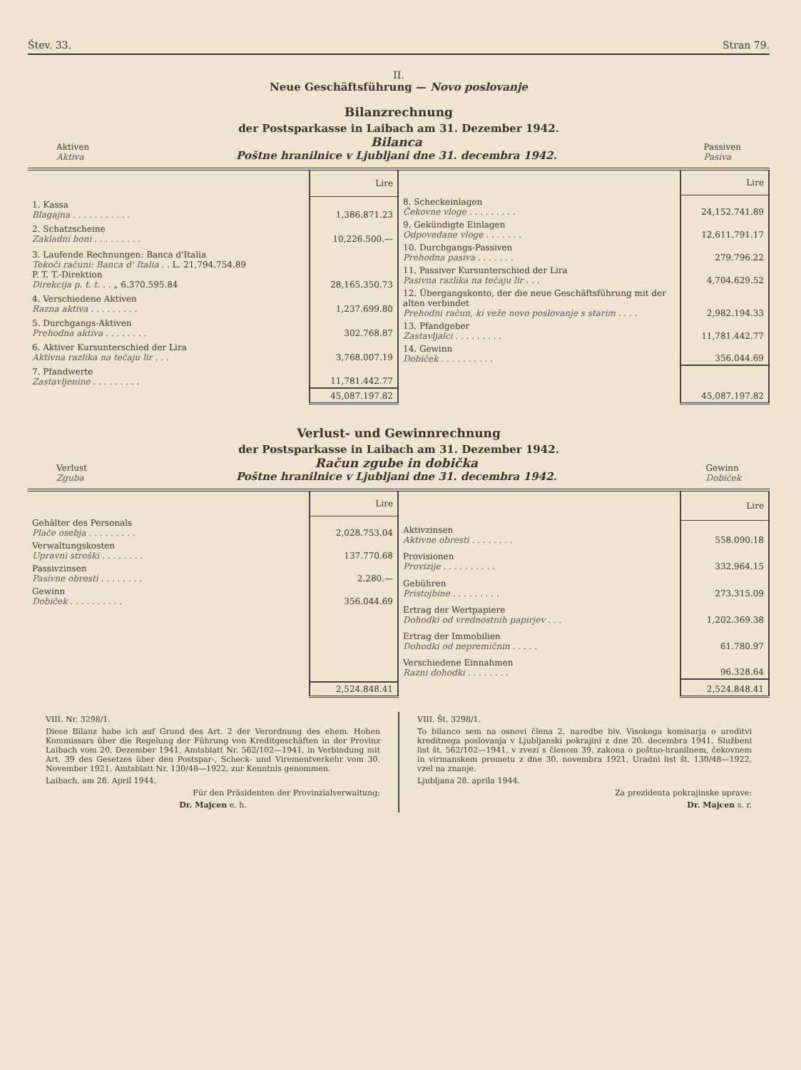Štev. 33. Stran 79.
II.
Neue Geschäftsführung — Novo poslovanje
Bilanzrechnung
der Postsparkasse in Laibach am 31. Dezember 1942.
Aktiven
Aktiva
Bilanca
Poštne hranilnice v Ljubljani dne 31. decembra 1942.
Passiven
Pasiva
| | Lire |
| 1. Kassa Blagajna . . . . . . . . . . . | 1,386.871.23 |
| 2. Schatzscheine Zakladni boni . . . . . . . . . | 10,226.500.— |
| 3. Laufende Rechnungen: Banca d'Italia Tekoči računi: Banca d' Italia . . L. 21,794.754.89 P. T. T.-Direktion Direkcija p. t. t. . . „ 6.370.595.84 | 28,165.350.73 |
| 4. Verschiedene Aktiven Razna aktiva . . . . . . . . . | 1,237.699.80 |
| 5. Durchgangs-Aktiven Prehodna aktiva . . . . . . . . | 302.768.87 |
| 6. Aktiver Kursunterschied der Lira Aktivna razlika na tečaju lir . . . | 3,768.007.19 |
| 7. Pfandwerte Zastavljenine . . . . . . . . . | 11,781.442.77 |
| | 45,087.197.82 |
| | Lire |
| 8. Scheckeinlagen Čekovne vloge . . . . . . . . . | 24,152.741.89 |
| 9. Gekündigte Einlagen Odpovedane vloge . . . . . . . | 12,611.791.17 |
| 10. Durchgangs-Passiven Prehodna pasiva . . . . . . . | 279.796.22 |
| 11. Passiver Kursunterschied der Lira Pasivna razlika na tečaju lir . . . | 4,704.629.52 |
| 12. Übergangskonto, der die neue Geschäftsführung mit der alten verbindet Prehodni račun, ki veže novo poslovanje s starim . . . . | 2,982.194.33 |
| 13. Pfandgeber Zastavljalci . . . . . . . . . | 11,781.442.77 |
| 14. Gewinn Dobiček . . . . . . . . . . | 356.044.69 |
| | 45,087.197.82 |
Verlust- und Gewinnrechnung
der Postsparkasse in Laibach am 31. Dezember 1942.
Verlust
Zguba
Račun zgube in dobička
Poštne hranilnice v Ljubljani dne 31. decembra 1942.
Gewinn
Dobiček
| | Lire |
| Gehälter des Personals Plače osebja . . . . . . . . . | 2,028.753.04 |
| Verwaltungskosten Upravni stroški . . . . . . . . | 137.770.68 |
| Passivzinsen Pasivne obresti . . . . . . . . | 2.280.— |
| Gewinn Dobiček . . . . . . . . . . | 356.044.69 |
| | 2,524.848.41 |
| | Lire |
| Aktivzinsen Aktivne obresti . . . . . . . . | 558.090.18 |
| Provisionen Provizije . . . . . . . . . . | 332.964.15 |
| Gebühren Pristojbine . . . . . . . . . | 273.315.09 |
| Ertrag der Wertpapiere Dohodki od vrednostnih papirjev . . . | 1,202.369.38 |
| Ertrag der Immobilien Dohodki od nepremičnin . . . . . | 61.780.97 |
| Verschiedene Einnahmen Razni dohodki . . . . . . . . | 96.328.64 |
| | 2,524.848.41 |
VIII. Nr. 3298/1.
Diese Bilanz habe ich auf Grund des Art. 2 der Verordnung des ehem. Hohen Kommissars über die Regelung der Führung von Kreditgeschäften in der Provinz Laibach vom 20. Dezember 1941, Amtsblatt Nr. 562/102—1941, in Verbindung mit Art. 39 des Gesetzes über den Postspar-, Scheck- und Virementverkehr vom 30. November 1921, Amtsblatt Nr. 130/48—1922, zur Kenntnis genommen.
Laibach, am 28. April 1944.
Für den Präsidenten der Provinzialverwaltung:
Dr. Majcen e. h.
VIII. Št. 3298/1.
To bilanco sem na osnovi člena 2. naredbe biv. Visokega komisarja o ureditvi kreditnega poslovanja v Ljubljanski pokrajini z dne 20. decembra 1941, Službeni list št. 562/102—1941, v zvezi s členom 39. zakona o poštno-hranilnem, čekovnem in virmanskem prometu z dne 30. novembra 1921, Uradni list št. 130/48—1922, vzel na znanje.
Ljubljana 28. aprila 1944.
Za prezidenta pokrajinske uprave:
Dr. Majcen s. r.